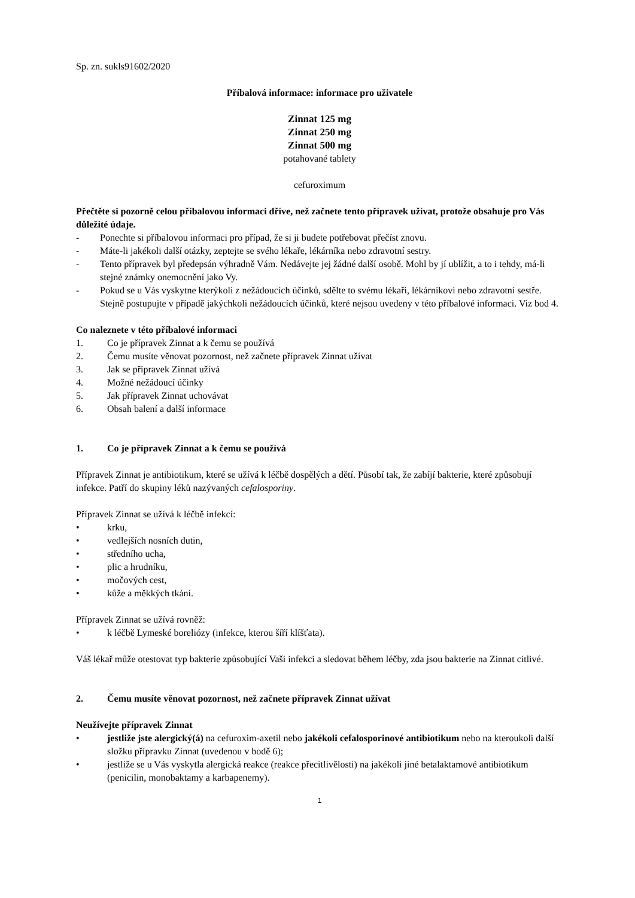Sp. zn. sukls91602/2020
Příbalová informace: informace pro uživatele
Zinnat 125 mg
Zinnat 250 mg
Zinnat 500 mg
potahované tablety
cefuroximum
Přečtěte si pozorně celou příbalovou informaci dříve, než začnete tento přípravek užívat, protože obsahuje pro Vás důležité údaje.
- Ponechte si příbalovou informaci pro případ, že si ji budete potřebovat přečíst znovu.
- Máte-li jakékoli další otázky, zeptejte se svého lékaře, lékárníka nebo zdravotní sestry.
- Tento přípravek byl předepsán výhradně Vám. Nedávejte jej žádné další osobě. Mohl by jí ublížit, a to i tehdy, má-li stejné známky onemocnění jako Vy.
- Pokud se u Vás vyskytne kterýkoli z nežádoucích účinků, sdělte to svému lékaři, lékárníkovi nebo zdravotní sestře. Stejně postupujte v případě jakýchkoli nežádoucích účinků, které nejsou uvedeny v této příbalové informaci. Viz bod 4.
Co naleznete v této příbalové informaci
1. Co je přípravek Zinnat a k čemu se používá
2. Čemu musíte věnovat pozornost, než začnete přípravek Zinnat užívat
3. Jak se přípravek Zinnat užívá
4. Možné nežádoucí účinky
5. Jak přípravek Zinnat uchovávat
6. Obsah balení a další informace
1. Co je přípravek Zinnat a k čemu se používá
Přípravek Zinnat je antibiotikum, které se užívá k léčbě dospělých a dětí. Působí tak, že zabíjí bakterie, které způsobují infekce. Patří do skupiny léků nazývaných cefalosporiny.
Přípravek Zinnat se užívá k léčbě infekcí:
• krku,
• vedlejších nosních dutin,
• středního ucha,
• plic a hrudníku,
• močových cest,
• kůže a měkkých tkání.
Přípravek Zinnat se užívá rovněž:
• k léčbě Lymeské boreliózy (infekce, kterou šíří klíšťata).
Váš lékař může otestovat typ bakterie způsobující Vaši infekci a sledovat během léčby, zda jsou bakterie na Zinnat citlivé.
2. Čemu musíte věnovat pozornost, než začnete přípravek Zinnat užívat
Neužívejte přípravek Zinnat
• jestliže jste alergický(á) na cefuroxim-axetil nebo jakékoli cefalosporinové antibiotikum nebo na kteroukoli další složku přípravku Zinnat (uvedenou v bodě 6);
• jestliže se u Vás vyskytla alergická reakce (reakce přecitlivělosti) na jakékoli jiné betalaktamové antibiotikum (penicilin, monobaktamy a karbapenemy).
1